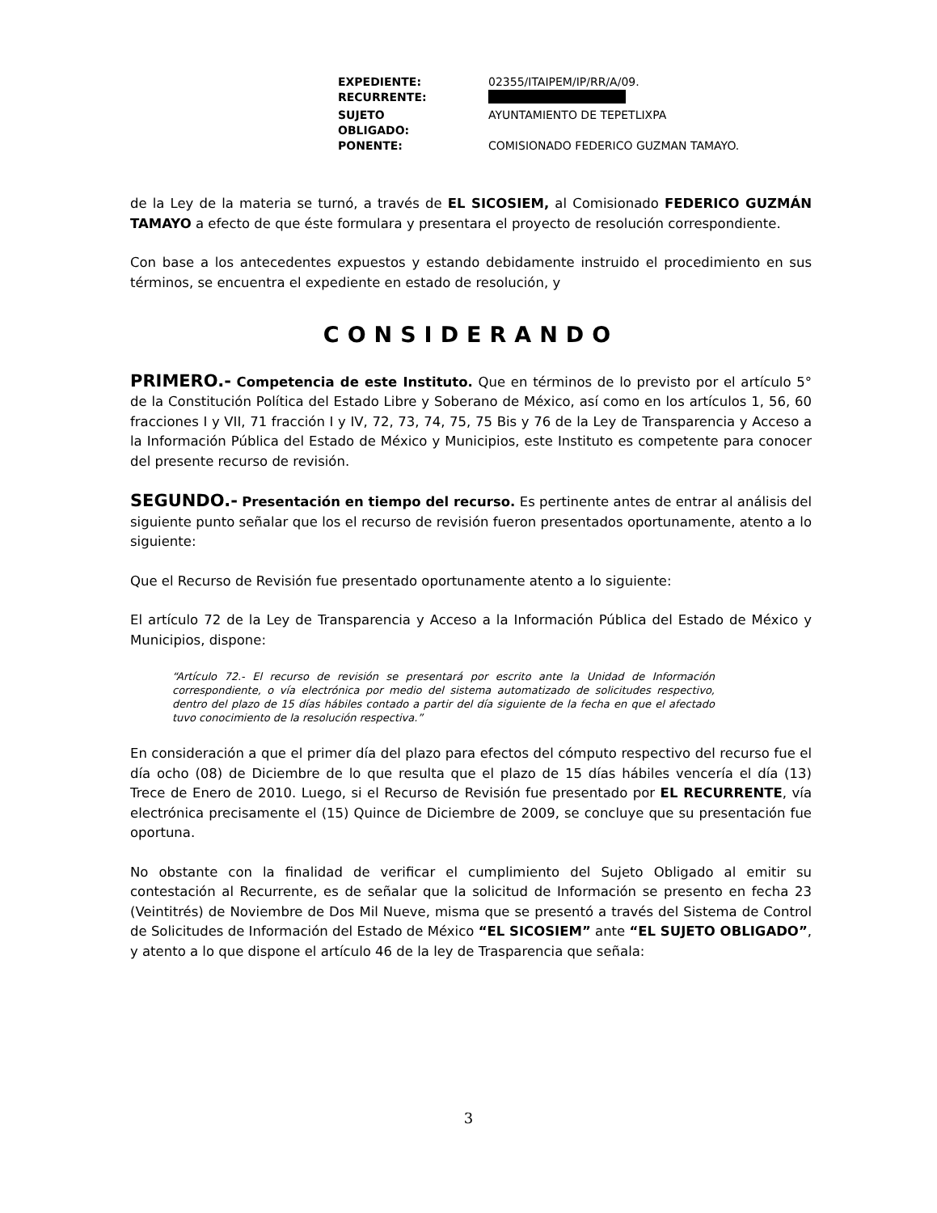| EXPEDIENTE: | 02355/ITAIPEM/IP/RR/A/09. |
| RECURRENTE: | |
| SUJETO OBLIGADO: | AYUNTAMIENTO DE TEPETLIXPA |
| PONENTE: | COMISIONADO FEDERICO GUZMAN TAMAYO. |
de la Ley de la materia se turnó, a través de EL SICOSIEM, al Comisionado FEDERICO GUZMÁN TAMAYO a efecto de que éste formulara y presentara el proyecto de resolución correspondiente.
Con base a los antecedentes expuestos y estando debidamente instruido el procedimiento en sus términos, se encuentra el expediente en estado de resolución, y
CONSIDERANDO
PRIMERO.- Competencia de este Instituto. Que en términos de lo previsto por el artículo 5° de la Constitución Política del Estado Libre y Soberano de México, así como en los artículos 1, 56, 60 fracciones I y VII, 71 fracción I y IV, 72, 73, 74, 75, 75 Bis y 76 de la Ley de Transparencia y Acceso a la Información Pública del Estado de México y Municipios, este Instituto es competente para conocer del presente recurso de revisión.
SEGUNDO.- Presentación en tiempo del recurso. Es pertinente antes de entrar al análisis del siguiente punto señalar que los el recurso de revisión fueron presentados oportunamente, atento a lo siguiente:
Que el Recurso de Revisión fue presentado oportunamente atento a lo siguiente:
El artículo 72 de la Ley de Transparencia y Acceso a la Información Pública del Estado de México y Municipios, dispone:
“Artículo 72.- El recurso de revisión se presentará por escrito ante la Unidad de Información correspondiente, o vía electrónica por medio del sistema automatizado de solicitudes respectivo, dentro del plazo de 15 días hábiles contado a partir del día siguiente de la fecha en que el afectado tuvo conocimiento de la resolución respectiva.”
En consideración a que el primer día del plazo para efectos del cómputo respectivo del recurso fue el día ocho (08) de Diciembre de lo que resulta que el plazo de 15 días hábiles vencería el día (13) Trece de Enero de 2010. Luego, si el Recurso de Revisión fue presentado por EL RECURRENTE, vía electrónica precisamente el (15) Quince de Diciembre de 2009, se concluye que su presentación fue oportuna.
No obstante con la finalidad de verificar el cumplimiento del Sujeto Obligado al emitir su contestación al Recurrente, es de señalar que la solicitud de Información se presento en fecha 23 (Veintitrés) de Noviembre de Dos Mil Nueve, misma que se presentó a través del Sistema de Control de Solicitudes de Información del Estado de México “EL SICOSIEM” ante “EL SUJETO OBLIGADO”, y atento a lo que dispone el artículo 46 de la ley de Trasparencia que señala:
3